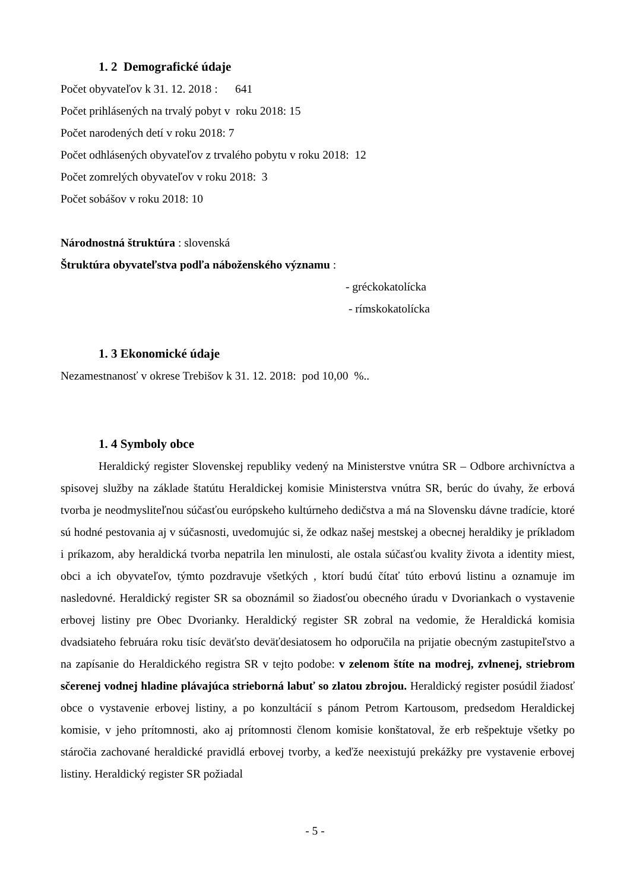1. 2 Demografické údaje
Počet obyvateľov k 31. 12. 2018 : 641
Počet prihlásených na trvalý pobyt v roku 2018: 15
Počet narodených detí v roku 2018: 7
Počet odhlásených obyvateľov z trvalého pobytu v roku 2018: 12
Počet zomrelých obyvateľov v roku 2018: 3
Počet sobášov v roku 2018: 10
Národnostná štruktúra : slovenská
Štruktúra obyvateľstva podľa náboženského významu :
- gréckokatolícka
- rímskokatolícka
1. 3 Ekonomické údaje
Nezamestnanosť v okrese Trebišov k 31. 12. 2018: pod 10,00 %..
1. 4 Symboly obce
Heraldický register Slovenskej republiky vedený na Ministerstve vnútra SR – Odbore archivníctva a spisovej služby na základe štatútu Heraldickej komisie Ministerstva vnútra SR, berúc do úvahy, že erbová tvorba je neodmysliteľnou súčasťou európskeho kultúrneho dedičstva a má na Slovensku dávne tradície, ktoré sú hodné pestovania aj v súčasnosti, uvedomujúc si, že odkaz našej mestskej a obecnej heraldiky je príkladom i príkazom, aby heraldická tvorba nepatrila len minulosti, ale ostala súčasťou kvality života a identity miest, obci a ich obyvateľov, týmto pozdravuje všetkých , ktorí budú čítať túto erbovú listinu a oznamuje im nasledovné. Heraldický register SR sa oboznámil so žiadosťou obecného úradu v Dvoriankach o vystavenie erbovej listiny pre Obec Dvorianky. Heraldický register SR zobral na vedomie, že Heraldická komisia dvadsiateho februára roku tisíc deväťsto deväťdesiatosem ho odporučila na prijatie obecným zastupiteľstvo a na zapísanie do Heraldického registra SR v tejto podobe: v zelenom štíte na modrej, zvlnenej, striebrom sčerenej vodnej hladine plávajúca strieborná labuť so zlatou zbrojou. Heraldický register posúdil žiadosť obce o vystavenie erbovej listiny, a po konzultácií s pánom Petrom Kartousom, predsedom Heraldickej komisie, v jeho prítomnosti, ako aj prítomnosti členom komisie konštatoval, že erb rešpektuje všetky po stáročia zachované heraldické pravidlá erbovej tvorby, a keďže neexistujú prekážky pre vystavenie erbovej listiny. Heraldický register SR požiadal
- 5 -